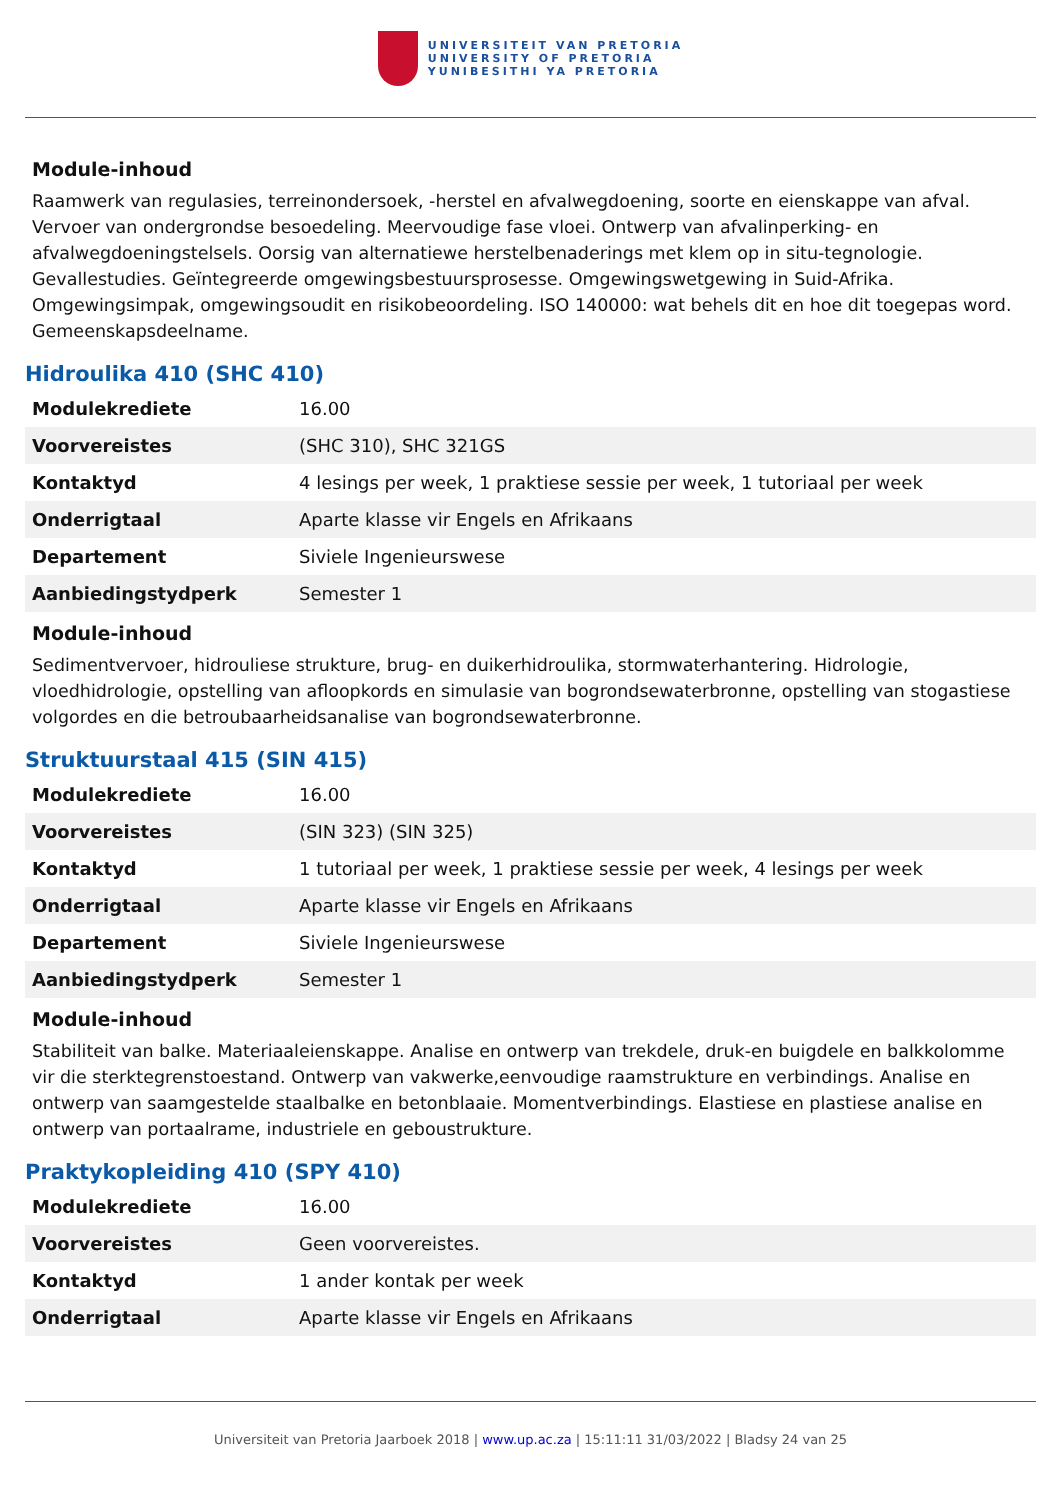UNIVERSITEIT VAN PRETORIA
UNIVERSITY OF PRETORIA
YUNIBESITHI YA PRETORIA
Module-inhoud
Raamwerk van regulasies, terreinondersoek, -herstel en afvalwegdoening, soorte en eienskappe van afval. Vervoer van ondergrondse besoedeling. Meervoudige fase vloei. Ontwerp van afvalinperking- en afvalwegdoeningstelsels. Oorsig van alternatiewe herstelbenaderings met klem op in situ-tegnologie. Gevallestudies. Geïntegreerde omgewingsbestuursprosesse. Omgewingswetgewing in Suid-Afrika. Omgewingsimpak, omgewingsoudit en risikobeoordeling. ISO 140000: wat behels dit en hoe dit toegepas word. Gemeenskapsdeelname.
Hidroulika 410 (SHC 410)
| Modulekrediete | 16.00 |
| Voorvereistes | (SHC 310), SHC 321GS |
| Kontaktyd | 4 lesings per week, 1 praktiese sessie per week, 1 tutoriaal per week |
| Onderrigtaal | Aparte klasse vir Engels en Afrikaans |
| Departement | Siviele Ingenieurswese |
| Aanbiedingstydperk | Semester 1 |
Module-inhoud
Sedimentvervoer, hidrouliese strukture, brug- en duikerhidroulika, stormwaterhantering. Hidrologie, vloedhidrologie, opstelling van afloopkords en simulasie van bogrondsewaterbronne, opstelling van stogastiese volgordes en die betroubaarheidsanalise van bogrondsewaterbronne.
Struktuurstaal 415 (SIN 415)
| Modulekrediete | 16.00 |
| Voorvereistes | (SIN 323) (SIN 325) |
| Kontaktyd | 1 tutoriaal per week, 1 praktiese sessie per week, 4 lesings per week |
| Onderrigtaal | Aparte klasse vir Engels en Afrikaans |
| Departement | Siviele Ingenieurswese |
| Aanbiedingstydperk | Semester 1 |
Module-inhoud
Stabiliteit van balke. Materiaaleienskappe. Analise en ontwerp van trekdele, druk-en buigdele en balkkolomme vir die sterktegrenstoestand. Ontwerp van vakwerke,eenvoudige raamstrukture en verbindings. Analise en ontwerp van saamgestelde staalbalke en betonblaaie. Momentverbindings. Elastiese en plastiese analise en ontwerp van portaalrame, industriele en geboustrukture.
Praktykopleiding 410 (SPY 410)
| Modulekrediete | 16.00 |
| Voorvereistes | Geen voorvereistes. |
| Kontaktyd | 1 ander kontak per week |
| Onderrigtaal | Aparte klasse vir Engels en Afrikaans |
Universiteit van Pretoria Jaarboek 2018 | www.up.ac.za | 15:11:11 31/03/2022 | Bladsy 24 van 25